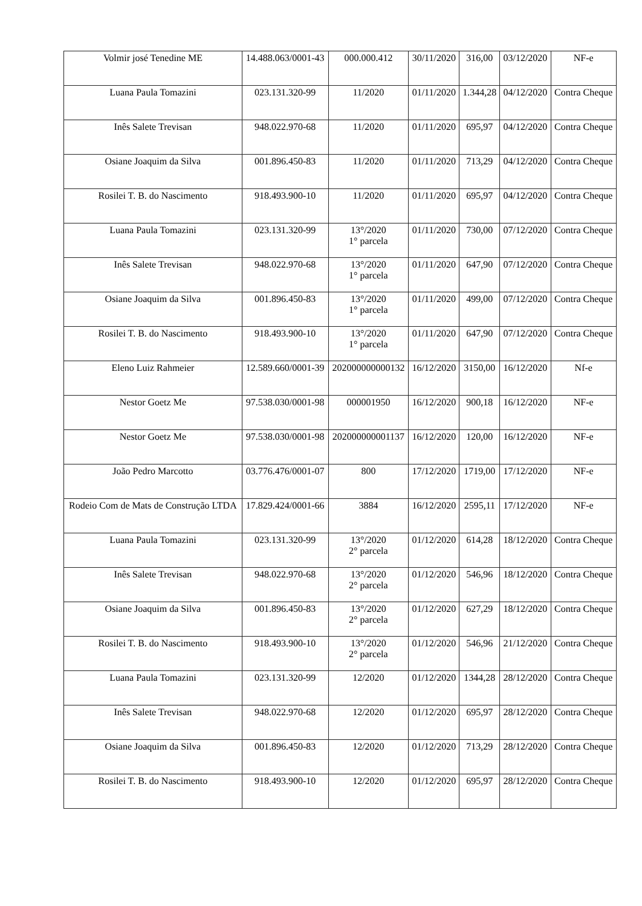| Volmir josé Tenedine ME | 14.488.063/0001-43 | 000.000.412 | 30/11/2020 | 316,00 | 03/12/2020 | NF-e |
| Luana Paula Tomazini | 023.131.320-99 | 11/2020 | 01/11/2020 | 1.344,28 | 04/12/2020 | Contra Cheque |
| Inês Salete Trevisan | 948.022.970-68 | 11/2020 | 01/11/2020 | 695,97 | 04/12/2020 | Contra Cheque |
| Osiane Joaquim da Silva | 001.896.450-83 | 11/2020 | 01/11/2020 | 713,29 | 04/12/2020 | Contra Cheque |
| Rosilei T. B. do Nascimento | 918.493.900-10 | 11/2020 | 01/11/2020 | 695,97 | 04/12/2020 | Contra Cheque |
| Luana Paula Tomazini | 023.131.320-99 | 13°/2020 1° parcela | 01/11/2020 | 730,00 | 07/12/2020 | Contra Cheque |
| Inês Salete Trevisan | 948.022.970-68 | 13°/2020 1° parcela | 01/11/2020 | 647,90 | 07/12/2020 | Contra Cheque |
| Osiane Joaquim da Silva | 001.896.450-83 | 13°/2020 1° parcela | 01/11/2020 | 499,00 | 07/12/2020 | Contra Cheque |
| Rosilei T. B. do Nascimento | 918.493.900-10 | 13°/2020 1° parcela | 01/11/2020 | 647,90 | 07/12/2020 | Contra Cheque |
| Eleno Luiz Rahmeier | 12.589.660/0001-39 | 202000000000132 | 16/12/2020 | 3150,00 | 16/12/2020 | Nf-e |
| Nestor Goetz Me | 97.538.030/0001-98 | 000001950 | 16/12/2020 | 900,18 | 16/12/2020 | NF-e |
| Nestor Goetz Me | 97.538.030/0001-98 | 202000000001137 | 16/12/2020 | 120,00 | 16/12/2020 | NF-e |
| João Pedro Marcotto | 03.776.476/0001-07 | 800 | 17/12/2020 | 1719,00 | 17/12/2020 | NF-e |
| Rodeio Com de Mats de Construção LTDA | 17.829.424/0001-66 | 3884 | 16/12/2020 | 2595,11 | 17/12/2020 | NF-e |
| Luana Paula Tomazini | 023.131.320-99 | 13°/2020 2° parcela | 01/12/2020 | 614,28 | 18/12/2020 | Contra Cheque |
| Inês Salete Trevisan | 948.022.970-68 | 13°/2020 2° parcela | 01/12/2020 | 546,96 | 18/12/2020 | Contra Cheque |
| Osiane Joaquim da Silva | 001.896.450-83 | 13°/2020 2° parcela | 01/12/2020 | 627,29 | 18/12/2020 | Contra Cheque |
| Rosilei T. B. do Nascimento | 918.493.900-10 | 13°/2020 2° parcela | 01/12/2020 | 546,96 | 21/12/2020 | Contra Cheque |
| Luana Paula Tomazini | 023.131.320-99 | 12/2020 | 01/12/2020 | 1344,28 | 28/12/2020 | Contra Cheque |
| Inês Salete Trevisan | 948.022.970-68 | 12/2020 | 01/12/2020 | 695,97 | 28/12/2020 | Contra Cheque |
| Osiane Joaquim da Silva | 001.896.450-83 | 12/2020 | 01/12/2020 | 713,29 | 28/12/2020 | Contra Cheque |
| Rosilei T. B. do Nascimento | 918.493.900-10 | 12/2020 | 01/12/2020 | 695,97 | 28/12/2020 | Contra Cheque |